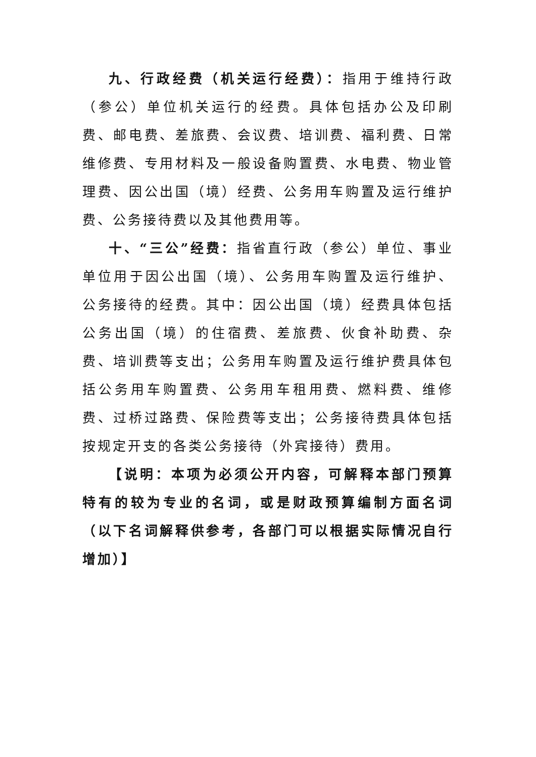九、行政经费（机关运行经费）：指用于维持行政（参公）单位机关运行的经费。具体包括办公及印刷费、邮电费、差旅费、会议费、培训费、福利费、日常维修费、专用材料及一般设备购置费、水电费、物业管理费、因公出国（境）经费、公务用车购置及运行维护费、公务接待费以及其他费用等。
十、“三公”经费：指省直行政（参公）单位、事业单位用于因公出国（境）、公务用车购置及运行维护、公务接待的经费。其中：因公出国（境）经费具体包括公务出国（境）的住宿费、差旅费、伙食补助费、杂费、培训费等支出；公务用车购置及运行维护费具体包括公务用车购置费、公务用车租用费、燃料费、维修费、过桥过路费、保险费等支出；公务接待费具体包括按规定开支的各类公务接待（外宾接待）费用。
【说明：本项为必须公开内容，可解释本部门预算特有的较为专业的名词，或是财政预算编制方面名词（以下名词解释供参考，各部门可以根据实际情况自行增加）】